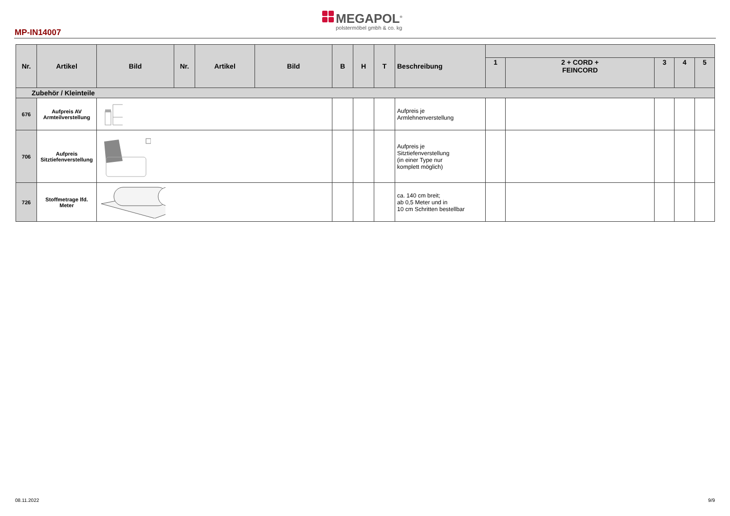MP-IN14007
MEGAPOL<sup>®</sup>
polstermöbel gmbh & co. kg
| Nr. | Artikel | Bild | Nr. | Artikel | Bild | B | H | T | Beschreibung | | | | | |
| --- | --- | --- | --- | --- | --- | --- | --- | --- | --- | --- | --- | --- | --- | --- |
| | | | | | | | | | | 1 | 2 + CORD + FEINCORD | 3 | 4 | 5 |
| Zubehör / Kleinteile | | | | | | | | | | | | | | |
| 676 | Aufpreis AV Armteilverstellung | | | | | | | | Aufpreis je Armlehnenverstellung | | | | | |
| 706 | Aufpreis Sitztiefenverstellung | | | | | | | | Aufpreis je Sitztiefenverstellung (in einer Type nur komplett möglich) | | | | | |
| 726 | Stoffmetrage lfd. Meter | | | | | | | | ca. 140 cm breit; ab 0,5 Meter und in 10 cm Schritten bestellbar | | | | | |
08.11.2022 9/9